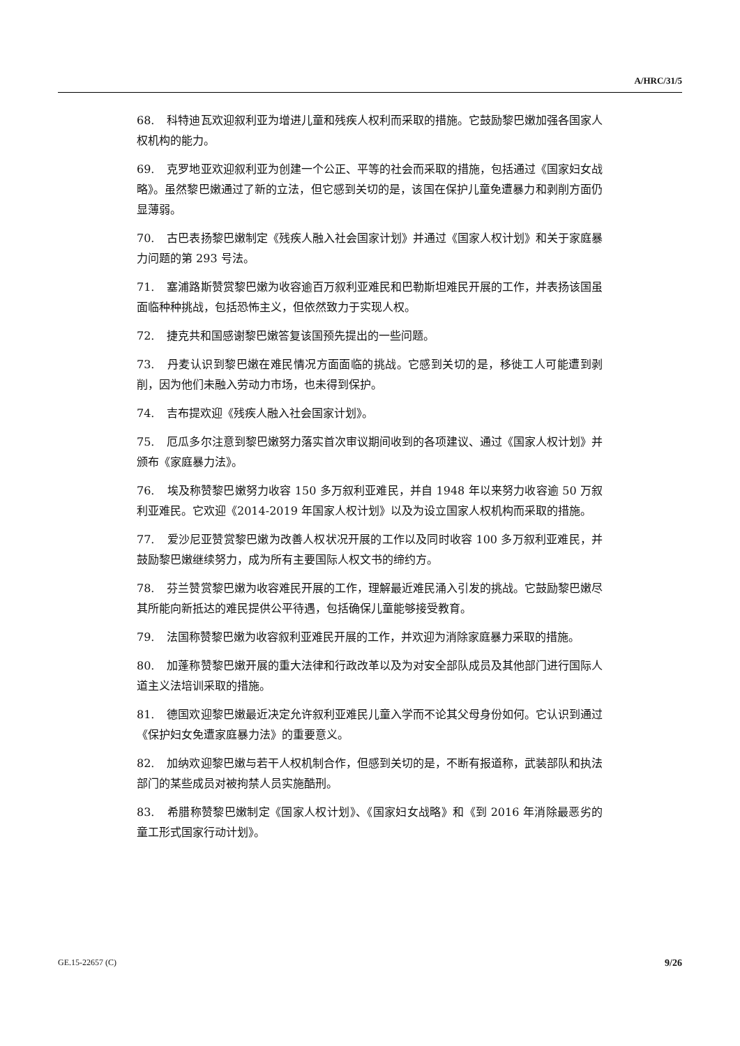A/HRC/31/5
68. 科特迪瓦欢迎叙利亚为增进儿童和残疾人权利而采取的措施。它鼓励黎巴嫩加强各国家人权机构的能力。
69. 克罗地亚欢迎叙利亚为创建一个公正、平等的社会而采取的措施，包括通过《国家妇女战略》。虽然黎巴嫩通过了新的立法，但它感到关切的是，该国在保护儿童免遭暴力和剥削方面仍显薄弱。
70. 古巴表扬黎巴嫩制定《残疾人融入社会国家计划》并通过《国家人权计划》和关于家庭暴力问题的第 293 号法。
71. 塞浦路斯赞赏黎巴嫩为收容逾百万叙利亚难民和巴勒斯坦难民开展的工作，并表扬该国虽面临种种挑战，包括恐怖主义，但依然致力于实现人权。
72. 捷克共和国感谢黎巴嫩答复该国预先提出的一些问题。
73. 丹麦认识到黎巴嫩在难民情况方面面临的挑战。它感到关切的是，移徙工人可能遭到剥削，因为他们未融入劳动力市场，也未得到保护。
74. 吉布提欢迎《残疾人融入社会国家计划》。
75. 厄瓜多尔注意到黎巴嫩努力落实首次审议期间收到的各项建议、通过《国家人权计划》并颁布《家庭暴力法》。
76. 埃及称赞黎巴嫩努力收容 150 多万叙利亚难民，并自 1948 年以来努力收容逾 50 万叙利亚难民。它欢迎《2014-2019 年国家人权计划》以及为设立国家人权机构而采取的措施。
77. 爱沙尼亚赞赏黎巴嫩为改善人权状况开展的工作以及同时收容 100 多万叙利亚难民，并鼓励黎巴嫩继续努力，成为所有主要国际人权文书的缔约方。
78. 芬兰赞赏黎巴嫩为收容难民开展的工作，理解最近难民涌入引发的挑战。它鼓励黎巴嫩尽其所能向新抵达的难民提供公平待遇，包括确保儿童能够接受教育。
79. 法国称赞黎巴嫩为收容叙利亚难民开展的工作，并欢迎为消除家庭暴力采取的措施。
80. 加蓬称赞黎巴嫩开展的重大法律和行政改革以及为对安全部队成员及其他部门进行国际人道主义法培训采取的措施。
81. 德国欢迎黎巴嫩最近决定允许叙利亚难民儿童入学而不论其父母身份如何。它认识到通过《保护妇女免遭家庭暴力法》的重要意义。
82. 加纳欢迎黎巴嫩与若干人权机制合作，但感到关切的是，不断有报道称，武装部队和执法部门的某些成员对被拘禁人员实施酷刑。
83. 希腊称赞黎巴嫩制定《国家人权计划》、《国家妇女战略》和《到 2016 年消除最恶劣的童工形式国家行动计划》。
GE.15-22657 (C) 9/26